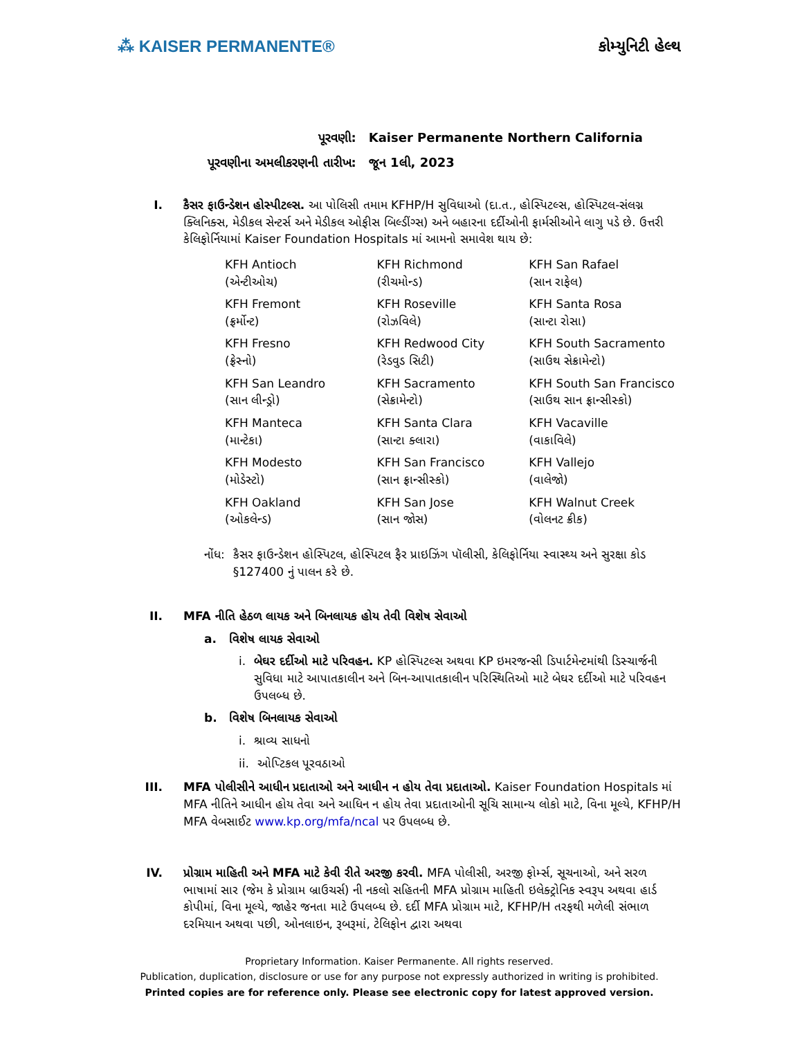⁂ KAISER PERMANENTE® કોમ્યુનિટી હેલ્થ
| પૂરવણી: | Kaiser Permanente Northern California |
| પૂરવણીના અમલીકરણની તારીખ: | જૂન 1લી, 2023 |
I. કૈસર ફાઉન્ડેશન હોસ્પીટલ્સ. આ પોલિસી તમામ KFHP/H સુવિધાઓ (દા.ત., હોસ્પિટલ્સ, હોસ્પિટલ-સંલગ્ન ક્લિનિક્સ, મેડીકલ સેન્ટર્સ અને મેડીકલ ઓફીસ બિલ્ડીંગ્સ) અને બહારના દર્દીઓની ફાર્મસીઓને લાગુ પડે છે. ઉત્તરી કેલિફોર્નિયામાં Kaiser Foundation Hospitals માં આમનો સમાવેશ થાય છે:
| KFH Antioch (એન્ટીઓચ) | KFH Richmond (રીચમોન્ડ) | KFH San Rafael (સાન રાફેલ) |
| KFH Fremont (ફ્રર્મોન્ટ) | KFH Roseville (રોઝવિલે) | KFH Santa Rosa (સાન્ટા રોસા) |
| KFH Fresno (ફ્રેસ્નો) | KFH Redwood City (રેડવુડ સિટી) | KFH South Sacramento (સાઉથ સેક્રામેન્ટો) |
| KFH San Leandro (સાન લીન્ડ્રો) | KFH Sacramento (સેક્રામેન્ટો) | KFH South San Francisco (સાઉથ સાન ફ્રાન્સીસ્કો) |
| KFH Manteca (માન્ટેકા) | KFH Santa Clara (સાન્ટા ક્લારા) | KFH Vacaville (વાકાવિલે) |
| KFH Modesto (મોડેસ્ટો) | KFH San Francisco (સાન ફ્રાન્સીસ્કો) | KFH Vallejo (વાલેજો) |
| KFH Oakland (ઓકલેન્ડ) | KFH San Jose (સાન જોસ) | KFH Walnut Creek (વોલનટ ક્રીક) |
નોંધ: કૈસર ફાઉન્ડેશન હોસ્પિટલ, હોસ્પિટલ ફૈર પ્રાઇઝિંગ પૉલીસી, કેલિફોર્નિયા સ્વાસ્થ્ય અને સુરક્ષા કોડ §127400 નું પાલન કરે છે.
II. MFA નીતિ હેઠળ લાયક અને બિનલાયક હોય તેવી વિશેષ સેવાઓ
a. વિશેષ લાયક સેવાઓ
i. બેઘર દર્દીઓ માટે પરિવહન. KP હોસ્પિટલ્સ અથવા KP ઇમરજન્સી ડિપાર્ટમેન્ટમાંથી ડિસ્ચાર્જની સુવિધા માટે આપાતકાલીન અને બિન-આપાતકાલીન પરિસ્થિતિઓ માટે બેઘર દર્દીઓ માટે પરિવહન ઉપલબ્ધ છે.
b. વિશેષ બિનલાયક સેવાઓ
i. શ્રાવ્ય સાધનો
ii. ઓપ્ટિકલ પૂરવઠાઓ
III. MFA પોલીસીને આધીન પ્રદાતાઓ અને આધીન ન હોય તેવા પ્રદાતાઓ. Kaiser Foundation Hospitals માં MFA નીતિને આધીન હોય તેવા અને આધિન ન હોય તેવા પ્રદાતાઓની સૂચિ સામાન્ય લોકો માટે, વિના મૂલ્યે, KFHP/H MFA વેબસાઈટ www.kp.org/mfa/ncal પર ઉપલબ્ધ છે.
IV. પ્રોગ્રામ માહિતી અને MFA માટે કેવી રીતે અરજી કરવી. MFA પોલીસી, અરજી ફોર્મ્સ, સૂચનાઓ, અને સરળ ભાષામાં સાર (જેમ કે પ્રોગ્રામ બ્રાઉચર્સ) ની નકલો સહિતની MFA પ્રોગ્રામ માહિતી ઇલેક્ટ્રોનિક સ્વરૂપ અથવા હાર્ડ કોપીમાં, વિના મૂલ્યે, જાહેર જનતા માટે ઉપલબ્ધ છે. દર્દી MFA પ્રોગ્રામ માટે, KFHP/H તરફથી મળેલી સંભાળ દરમિયાન અથવા પછી, ઓનલાઇન, રૂબરૂમાં, ટેલિફોન દ્વારા અથવા
Proprietary Information. Kaiser Permanente. All rights reserved.
Publication, duplication, disclosure or use for any purpose not expressly authorized in writing is prohibited.
Printed copies are for reference only. Please see electronic copy for latest approved version.